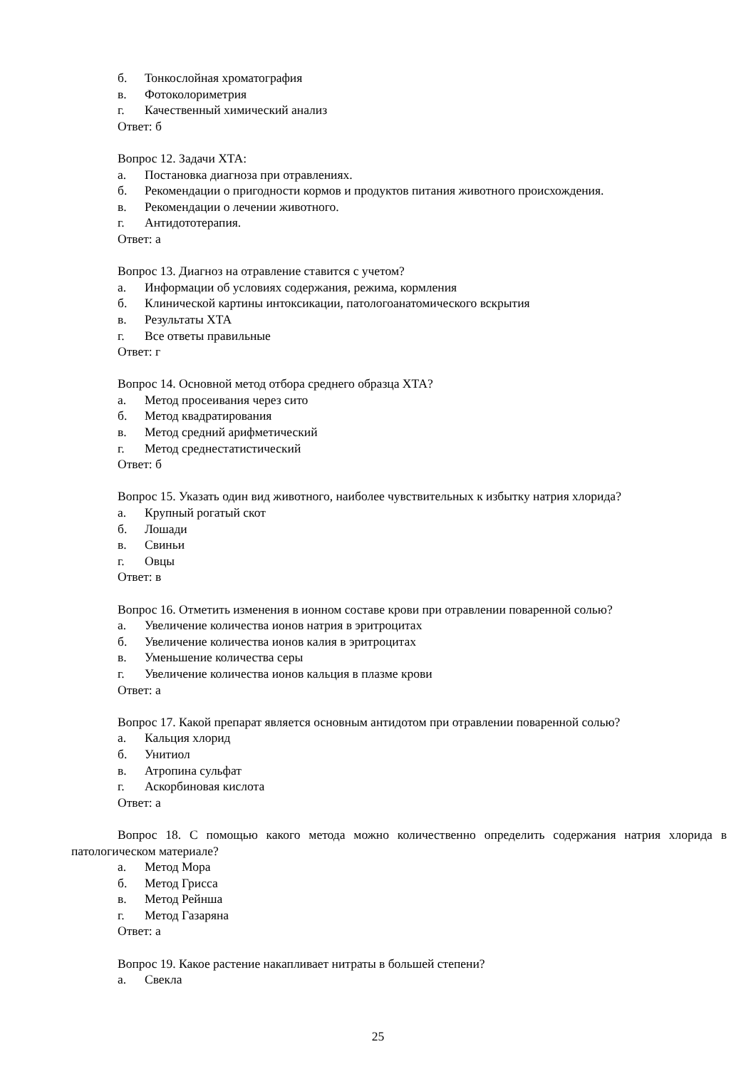б. Тонкослойная хроматография
в. Фотоколориметрия
г. Качественный химический анализ
Ответ: б
Вопрос 12. Задачи ХТА:
а. Постановка диагноза при отравлениях.
б. Рекомендации о пригодности кормов и продуктов питания животного происхождения.
в. Рекомендации о лечении животного.
г. Антидототерапия.
Ответ: а
Вопрос 13. Диагноз на отравление ставится с учетом?
а. Информации об условиях содержания, режима, кормления
б. Клинической картины интоксикации, патологоанатомического вскрытия
в. Результаты ХТА
г. Все ответы правильные
Ответ: г
Вопрос 14. Основной метод отбора среднего образца ХТА?
а. Метод просеивания через сито
б. Метод квадратирования
в. Метод средний арифметический
г. Метод среднестатистический
Ответ: б
Вопрос 15. Указать один вид животного, наиболее чувствительных к избытку натрия хлорида?
а. Крупный рогатый скот
б. Лошади
в. Свиньи
г. Овцы
Ответ: в
Вопрос 16. Отметить изменения в ионном составе крови при отравлении поваренной солью?
а. Увеличение количества ионов натрия в эритроцитах
б. Увеличение количества ионов калия в эритроцитах
в. Уменьшение количества серы
г. Увеличение количества ионов кальция в плазме крови
Ответ: а
Вопрос 17. Какой препарат является основным антидотом при отравлении поваренной солью?
а. Кальция хлорид
б. Унитиол
в. Атропина сульфат
г. Аскорбиновая кислота
Ответ: а
Вопрос 18. С помощью какого метода можно количественно определить содержания натрия хлорида в патологическом материале?
а. Метод Мора
б. Метод Грисса
в. Метод Рейнша
г. Метод Газаряна
Ответ: а
Вопрос 19. Какое растение накапливает нитраты в большей степени?
а. Свекла
25